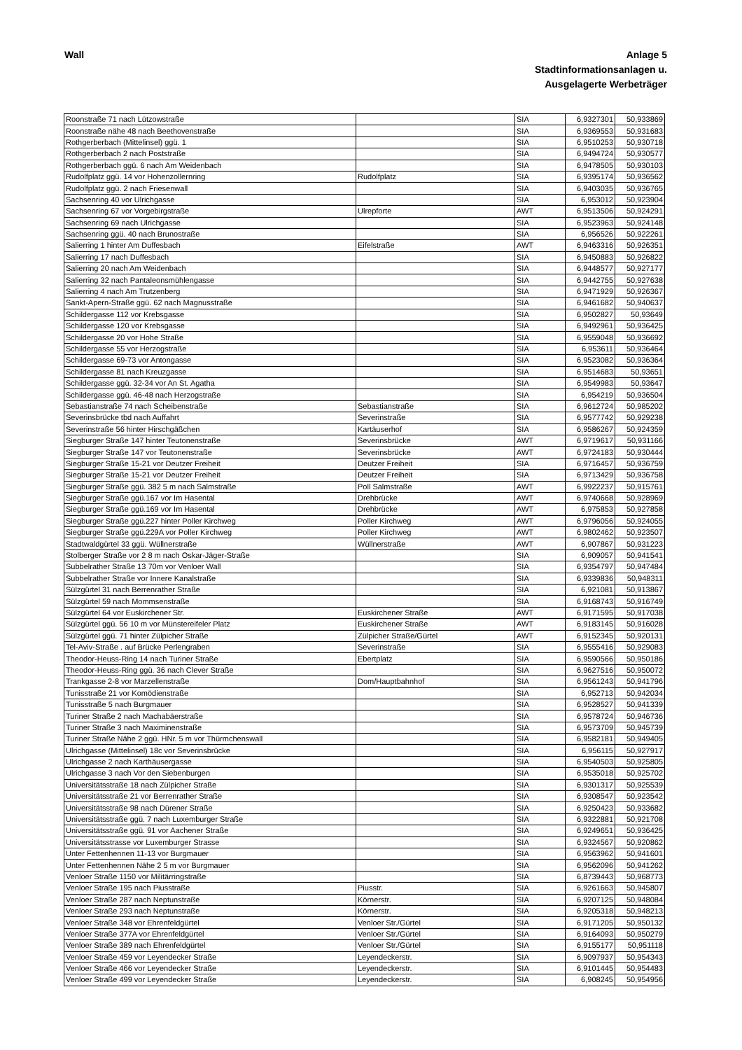Wall Anlage 5
Stadtinformationsanlagen u.
Ausgelagerte Werbeträger
| Roonstraße 71 nach Lützowstraße | | SIA | 6,9327301 | 50,933869 |
| Roonstraße nähe 48 nach Beethovenstraße | | SIA | 6,9369553 | 50,931683 |
| Rothgerberbach (Mittelinsel) ggü. 1 | | SIA | 6,9510253 | 50,930718 |
| Rothgerberbach 2 nach Poststraße | | SIA | 6,9494724 | 50,930577 |
| Rothgerberbach ggü. 6 nach Am Weidenbach | | SIA | 6,9478505 | 50,930103 |
| Rudolfplatz ggü. 14 vor Hohenzollernring | Rudolfplatz | SIA | 6,9395174 | 50,936562 |
| Rudolfplatz ggü. 2 nach Friesenwall | | SIA | 6,9403035 | 50,936765 |
| Sachsenring 40 vor Ulrichgasse | | SIA | 6,953012 | 50,923904 |
| Sachsenring 67 vor Vorgebirgstraße | Ulrepforte | AWT | 6,9513506 | 50,924291 |
| Sachsenring 69 nach Ulrichgasse | | SIA | 6,9523963 | 50,924148 |
| Sachsenring ggü. 40 nach Brunostraße | | SIA | 6,956526 | 50,922261 |
| Salierring 1 hinter Am Duffesbach | Eifelstraße | AWT | 6,9463316 | 50,926351 |
| Salierring 17 nach Duffesbach | | SIA | 6,9450883 | 50,926822 |
| Salierring 20 nach Am Weidenbach | | SIA | 6,9448577 | 50,927177 |
| Salierring 32 nach Pantaleonsmühlengasse | | SIA | 6,9442755 | 50,927638 |
| Salierring 4 nach Am Trutzenberg | | SIA | 6,9471929 | 50,926367 |
| Sankt-Apern-Straße ggü. 62 nach Magnusstraße | | SIA | 6,9461682 | 50,940637 |
| Schildergasse 112 vor Krebsgasse | | SIA | 6,9502827 | 50,93649 |
| Schildergasse 120 vor Krebsgasse | | SIA | 6,9492961 | 50,936425 |
| Schildergasse 20 vor Hohe Straße | | SIA | 6,9559048 | 50,936692 |
| Schildergasse 55 vor Herzogstraße | | SIA | 6,953611 | 50,936464 |
| Schildergasse 69-73 vor Antongasse | | SIA | 6,9523082 | 50,936364 |
| Schildergasse 81 nach Kreuzgasse | | SIA | 6,9514683 | 50,93651 |
| Schildergasse ggü. 32-34 vor An St. Agatha | | SIA | 6,9549983 | 50,93647 |
| Schildergasse ggü. 46-48 nach Herzogstraße | | SIA | 6,954219 | 50,936504 |
| Sebastianstraße 74 nach Scheibenstraße | Sebastianstraße | SIA | 6,9612724 | 50,985202 |
| Severinsbrücke tbd nach Auffahrt | Severinstraße | SIA | 6,9577742 | 50,929238 |
| Severinstraße 56 hinter Hirschgäßchen | Kartäuserhof | SIA | 6,9586267 | 50,924359 |
| Siegburger Straße 147 hinter Teutonenstraße | Severinsbrücke | AWT | 6,9719617 | 50,931166 |
| Siegburger Straße 147 vor Teutonenstraße | Severinsbrücke | AWT | 6,9724183 | 50,930444 |
| Siegburger Straße 15-21 vor Deutzer Freiheit | Deutzer Freiheit | SIA | 6,9716457 | 50,936759 |
| Siegburger Straße 15-21 vor Deutzer Freiheit | Deutzer Freiheit | SIA | 6,9713429 | 50,936758 |
| Siegburger Straße ggü. 382 5 m nach Salmstraße | Poll Salmstraße | AWT | 6,9922237 | 50,915761 |
| Siegburger Straße ggü.167 vor Im Hasental | Drehbrücke | AWT | 6,9740668 | 50,928969 |
| Siegburger Straße ggü.169 vor Im Hasental | Drehbrücke | AWT | 6,975853 | 50,927858 |
| Siegburger Straße ggü.227 hinter Poller Kirchweg | Poller Kirchweg | AWT | 6,9796056 | 50,924055 |
| Siegburger Straße ggü.229A vor Poller Kirchweg | Poller Kirchweg | AWT | 6,9802462 | 50,923507 |
| Stadtwaldgürtel 33 ggü. Wüllnerstraße | Wüllnerstraße | AWT | 6,907867 | 50,931223 |
| Stolberger Straße vor 2 8 m nach Oskar-Jäger-Straße | | SIA | 6,909057 | 50,941541 |
| Subbelrather Straße 13 70m vor Venloer Wall | | SIA | 6,9354797 | 50,947484 |
| Subbelrather Straße vor Innere Kanalstraße | | SIA | 6,9339836 | 50,948311 |
| Sülzgürtel 31 nach Berrenrather Straße | | SIA | 6,921081 | 50,913867 |
| Sülzgürtel 59 nach Mommsenstraße | | SIA | 6,9168743 | 50,916749 |
| Sülzgürtel 64 vor Euskirchener Str. | Euskirchener Straße | AWT | 6,9171595 | 50,917038 |
| Sülzgürtel ggü. 56 10 m vor Münstereifeler Platz | Euskirchener Straße | AWT | 6,9183145 | 50,916028 |
| Sülzgürtel ggü. 71 hinter Zülpicher Straße | Zülpicher Straße/Gürtel | AWT | 6,9152345 | 50,920131 |
| Tel-Aviv-Straße . auf Brücke Perlengraben | Severinstraße | SIA | 6,9555416 | 50,929083 |
| Theodor-Heuss-Ring 14 nach Turiner Straße | Ebertplatz | SIA | 6,9590566 | 50,950186 |
| Theodor-Heuss-Ring ggü. 36 nach Clever Straße | | SIA | 6,9627516 | 50,950072 |
| Trankgasse 2-8 vor Marzellenstraße | Dom/Hauptbahnhof | SIA | 6,9561243 | 50,941796 |
| Tunisstraße 21 vor Komödienstraße | | SIA | 6,952713 | 50,942034 |
| Tunisstraße 5 nach Burgmauer | | SIA | 6,9528527 | 50,941339 |
| Turiner Straße 2 nach Machabäerstraße | | SIA | 6,9578724 | 50,946736 |
| Turiner Straße 3 nach Maximinenstraße | | SIA | 6,9573709 | 50,945739 |
| Turiner Straße Nähe 2 ggü. HNr. 5 m vor Thürmchenswall | | SIA | 6,9582181 | 50,949405 |
| Ulrichgasse (Mittelinsel) 18c vor Severinsbrücke | | SIA | 6,956115 | 50,927917 |
| Ulrichgasse 2 nach Karthäusergasse | | SIA | 6,9540503 | 50,925805 |
| Ulrichgasse 3 nach Vor den Siebenburgen | | SIA | 6,9535018 | 50,925702 |
| Universitätsstraße 18 nach Zülpicher Straße | | SIA | 6,9301317 | 50,925539 |
| Universitätsstraße 21 vor Berrenrather Straße | | SIA | 6,9308547 | 50,923542 |
| Universitätsstraße 98 nach Dürener Straße | | SIA | 6,9250423 | 50,933682 |
| Universitätsstraße ggü. 7 nach Luxemburger Straße | | SIA | 6,9322881 | 50,921708 |
| Universitätsstraße ggü. 91 vor Aachener Straße | | SIA | 6,9249651 | 50,936425 |
| Universitätsstrasse vor Luxemburger Strasse | | SIA | 6,9324567 | 50,920862 |
| Unter Fettenhennen 11-13 vor Burgmauer | | SIA | 6,9563962 | 50,941601 |
| Unter Fettenhennen Nähe 2 5 m vor Burgmauer | | SIA | 6,9562096 | 50,941262 |
| Venloer Straße 1150 vor Militärringstraße | | SIA | 6,8739443 | 50,968773 |
| Venloer Straße 195 nach Piusstraße | Piusstr. | SIA | 6,9261663 | 50,945807 |
| Venloer Straße 287 nach Neptunstraße | Körnerstr. | SIA | 6,9207125 | 50,948084 |
| Venloer Straße 293 nach Neptunstraße | Körnerstr. | SIA | 6,9205318 | 50,948213 |
| Venloer Straße 348 vor Ehrenfeldgürtel | Venloer Str./Gürtel | SIA | 6,9171205 | 50,950132 |
| Venloer Straße 377A vor Ehrenfeldgürtel | Venloer Str./Gürtel | SIA | 6,9164093 | 50,950279 |
| Venloer Straße 389 nach Ehrenfeldgürtel | Venloer Str./Gürtel | SIA | 6,9155177 | 50,951118 |
| Venloer Straße 459 vor Leyendecker Straße | Leyendeckerstr. | SIA | 6,9097937 | 50,954343 |
| Venloer Straße 466 vor Leyendecker Straße | Leyendeckerstr. | SIA | 6,9101445 | 50,954483 |
| Venloer Straße 499 vor Leyendecker Straße | Leyendeckerstr. | SIA | 6,908245 | 50,954956 |